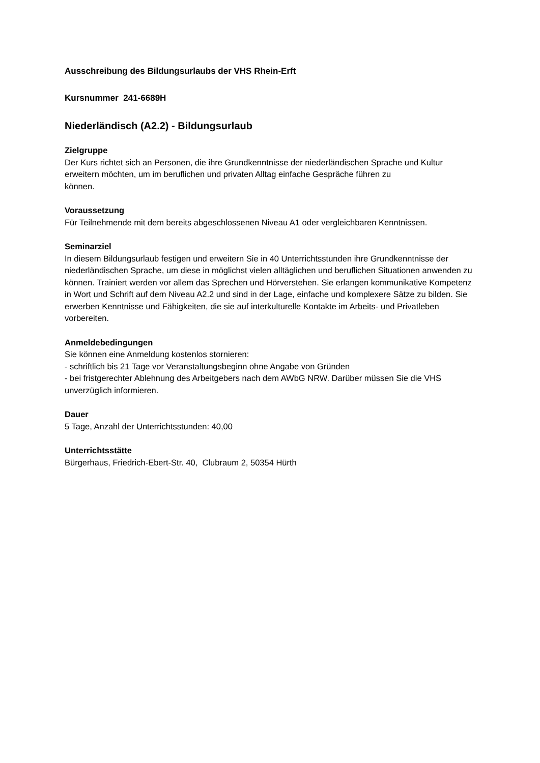Ausschreibung des Bildungsurlaubs der VHS Rhein-Erft
Kursnummer 241-6689H
Niederländisch (A2.2) - Bildungsurlaub
Zielgruppe
Der Kurs richtet sich an Personen, die ihre Grundkenntnisse der niederländischen Sprache und Kultur erweitern möchten, um im beruflichen und privaten Alltag einfache Gespräche führen zu
können.
Voraussetzung
Für Teilnehmende mit dem bereits abgeschlossenen Niveau A1 oder vergleichbaren Kenntnissen.
Seminarziel
In diesem Bildungsurlaub festigen und erweitern Sie in 40 Unterrichtsstunden ihre Grundkenntnisse der niederländischen Sprache, um diese in möglichst vielen alltäglichen und beruflichen Situationen anwenden zu können. Trainiert werden vor allem das Sprechen und Hörverstehen. Sie erlangen kommunikative Kompetenz in Wort und Schrift auf dem Niveau A2.2 und sind in der Lage, einfache und komplexere Sätze zu bilden. Sie erwerben Kenntnisse und Fähigkeiten, die sie auf interkulturelle Kontakte im Arbeits- und Privatleben vorbereiten.
Anmeldebedingungen
Sie können eine Anmeldung kostenlos stornieren:
- schriftlich bis 21 Tage vor Veranstaltungsbeginn ohne Angabe von Gründen
- bei fristgerechter Ablehnung des Arbeitgebers nach dem AWbG NRW. Darüber müssen Sie die VHS unverzüglich informieren.
Dauer
5 Tage, Anzahl der Unterrichtsstunden: 40,00
Unterrichtsstätte
Bürgerhaus, Friedrich-Ebert-Str. 40, Clubraum 2, 50354 Hürth